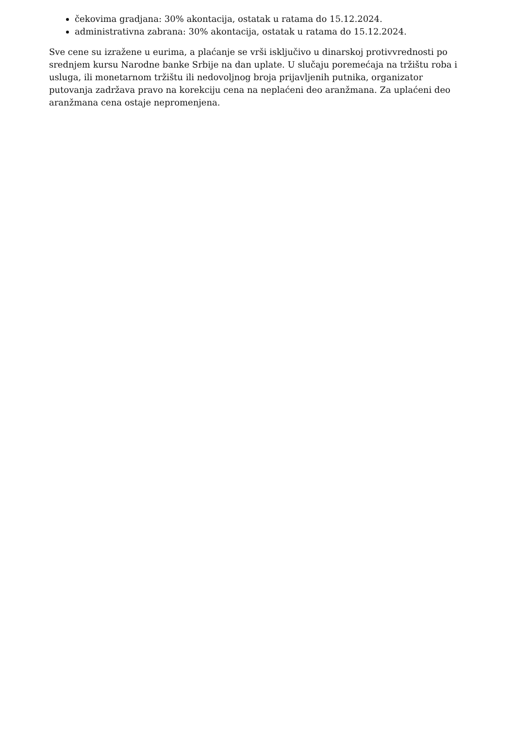čekovima gradjana: 30% akontacija, ostatak u ratama do 15.12.2024.
administrativna zabrana: 30% akontacija, ostatak u ratama do 15.12.2024.
Sve cene su izražene u eurima, a plaćanje se vrši isključivo u dinarskoj protivvrednosti po srednjem kursu Narodne banke Srbije na dan uplate. U slučaju poremećaja na tržištu roba i usluga, ili monetarnom tržištu ili nedovoljnog broja prijavljenih putnika, organizator putovanja zadržava pravo na korekciju cena na neplaćeni deo aranžmana. Za uplaćeni deo aranžmana cena ostaje nepromenjena.